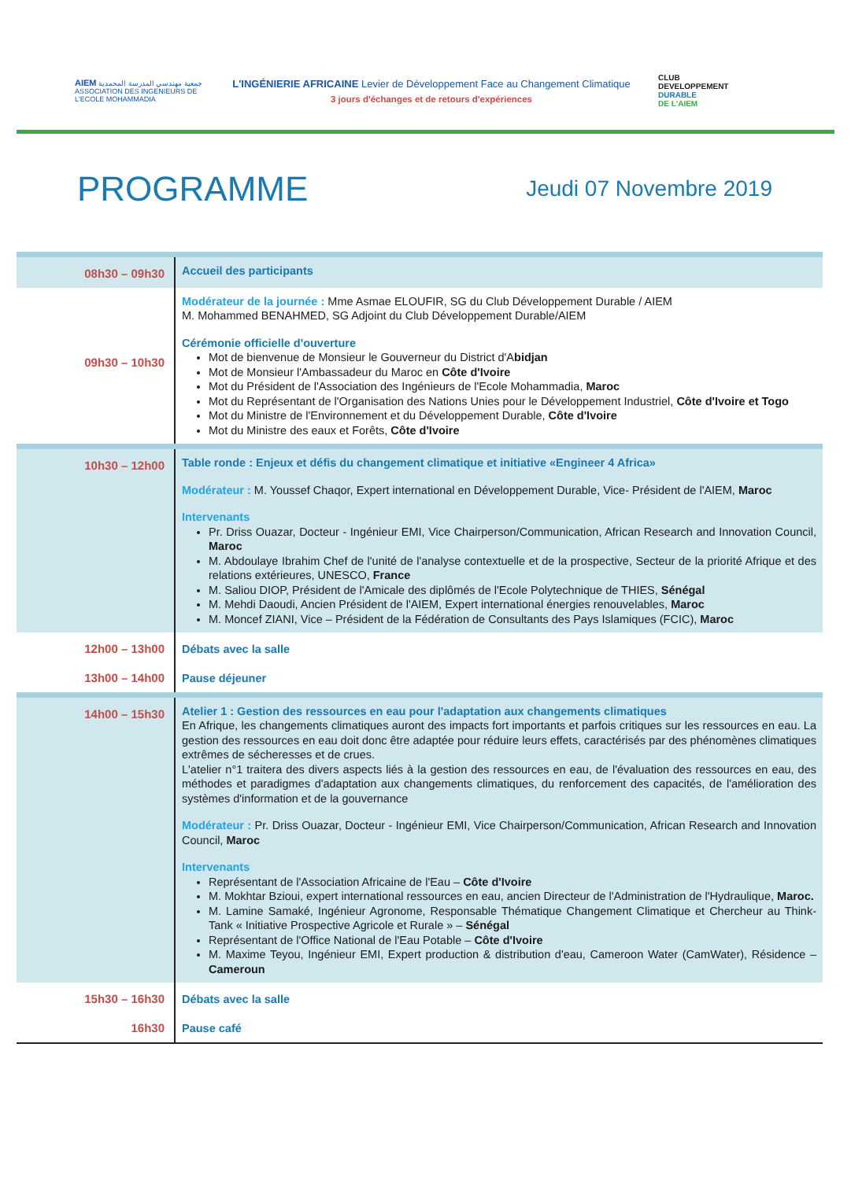AIEM جمعية مهندسي المدرسة المحمدية
ASSOCIATION DES INGENIEURS DE L'ECOLE MOHAMMADIA
L'INGÉNIERIE AFRICAINE Levier de Développement Face au Changement Climatique
3 jours d'échanges et de retours d'expériences
CLUB
DEVELOPPEMENT
DURABLE
DE L'AIEM
PROGRAMME
Jeudi 07 Novembre 2019
| 08h30 – 09h30 | Accueil des participants |
| 09h30 – 10h30 | Modérateur de la journée : Mme Asmae ELOUFIR, SG du Club Développement Durable / AIEM M. Mohammed BENAHMED, SG Adjoint du Club Développement Durable/AIEM Cérémonie officielle d'ouverture Mot de bienvenue de Monsieur le Gouverneur du District d'A bidjan Mot de Monsieur l'Ambassadeur du Maroc en Côte d'Ivoire Mot du Président de l'Association des Ingénieurs de l'Ecole Mohammadia, Maroc Mot du Représentant de l'Organisation des Nations Unies pour le Développement Industriel, Côte d'Ivoire et Togo Mot du Ministre de l'Environnement et du Développement Durable, Côte d'Ivoire Mot du Ministre des eaux et Forêts, Côte d'Ivoire |
| 10h30 – 12h00 | Table ronde : Enjeux et défis du changement climatique et initiative «Engineer 4 Africa» Modérateur : M. Youssef Chaqor, Expert international en Développement Durable, Vice- Président de l'AIEM, Maroc Intervenants Pr. Driss Ouazar, Docteur - Ingénieur EMI, Vice Chairperson/Communication, African Research and Innovation Council, Maroc M. Abdoulaye Ibrahim Chef de l'unité de l'analyse contextuelle et de la prospective, Secteur de la priorité Afrique et des relations extérieures, UNESCO, France M. Saliou DIOP, Président de l'Amicale des diplômés de l'Ecole Polytechnique de THIES, Sénégal M. Mehdi Daoudi, Ancien Président de l'AIEM, Expert international énergies renouvelables, Maroc M. Moncef ZIANI, Vice – Président de la Fédération de Consultants des Pays Islamiques (FCIC), Maroc |
| 12h00 – 13h00 13h00 – 14h00 | Débats avec la salle Pause déjeuner |
| 14h00 – 15h30 | Atelier 1 : Gestion des ressources en eau pour l'adaptation aux changements climatiques En Afrique, les changements climatiques auront des impacts fort importants et parfois critiques sur les ressources en eau. La gestion des ressources en eau doit donc être adaptée pour réduire leurs effets, caractérisés par des phénomènes climatiques extrêmes de sécheresses et de crues. L'atelier n°1 traitera des divers aspects liés à la gestion des ressources en eau, de l'évaluation des ressources en eau, des méthodes et paradigmes d'adaptation aux changements climatiques, du renforcement des capacités, de l'amélioration des systèmes d'information et de la gouvernance Modérateur : Pr. Driss Ouazar, Docteur - Ingénieur EMI, Vice Chairperson/Communication, African Research and Innovation Council, Maroc Intervenants Représentant de l'Association Africaine de l'Eau – Côte d'Ivoire M. Mokhtar Bzioui, expert international ressources en eau, ancien Directeur de l'Administration de l'Hydraulique, Maroc. M. Lamine Samaké, Ingénieur Agronome, Responsable Thématique Changement Climatique et Chercheur au Think-Tank « Initiative Prospective Agricole et Rurale » – Sénégal Représentant de l'Office National de l'Eau Potable – Côte d'Ivoire M. Maxime Teyou, Ingénieur EMI, Expert production & distribution d'eau, Cameroon Water (CamWater), Résidence – Cameroun |
| 15h30 – 16h30 16h30 | Débats avec la salle Pause café |